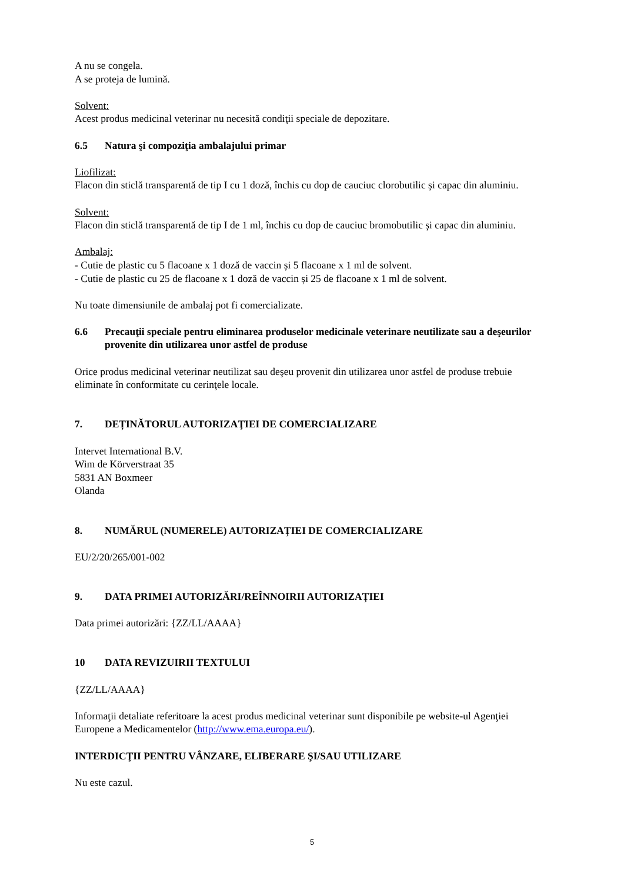A nu se congela.
A se proteja de lumină.
Solvent:
Acest produs medicinal veterinar nu necesită condiţii speciale de depozitare.
6.5 Natura şi compoziţia ambalajului primar
Liofilizat:
Flacon din sticlă transparentă de tip I cu 1 doză, închis cu dop de cauciuc clorobutilic și capac din aluminiu.
Solvent:
Flacon din sticlă transparentă de tip I de 1 ml, închis cu dop de cauciuc bromobutilic și capac din aluminiu.
Ambalaj:
- Cutie de plastic cu 5 flacoane x 1 doză de vaccin și 5 flacoane x 1 ml de solvent.
- Cutie de plastic cu 25 de flacoane x 1 doză de vaccin și 25 de flacoane x 1 ml de solvent.
Nu toate dimensiunile de ambalaj pot fi comercializate.
6.6 Precauţii speciale pentru eliminarea produselor medicinale veterinare neutilizate sau a deşeurilor provenite din utilizarea unor astfel de produse
Orice produs medicinal veterinar neutilizat sau deşeu provenit din utilizarea unor astfel de produse trebuie eliminate în conformitate cu cerinţele locale.
7. DEȚINĂTORUL AUTORIZAŢIEI DE COMERCIALIZARE
Intervet International B.V.
Wim de Körverstraat 35
5831 AN Boxmeer
Olanda
8. NUMĂRUL (NUMERELE) AUTORIZAȚIEI DE COMERCIALIZARE
EU/2/20/265/001-002
9. DATA PRIMEI AUTORIZĂRI/REÎNNOIRII AUTORIZAȚIEI
Data primei autorizări: {ZZ/LL/AAAA}
10 DATA REVIZUIRII TEXTULUI
{ZZ/LL/AAAA}
Informaţii detaliate referitoare la acest produs medicinal veterinar sunt disponibile pe website-ul Agenţiei Europene a Medicamentelor (http://www.ema.europa.eu/).
INTERDICŢII PENTRU VÂNZARE, ELIBERARE ŞI/SAU UTILIZARE
Nu este cazul.
5